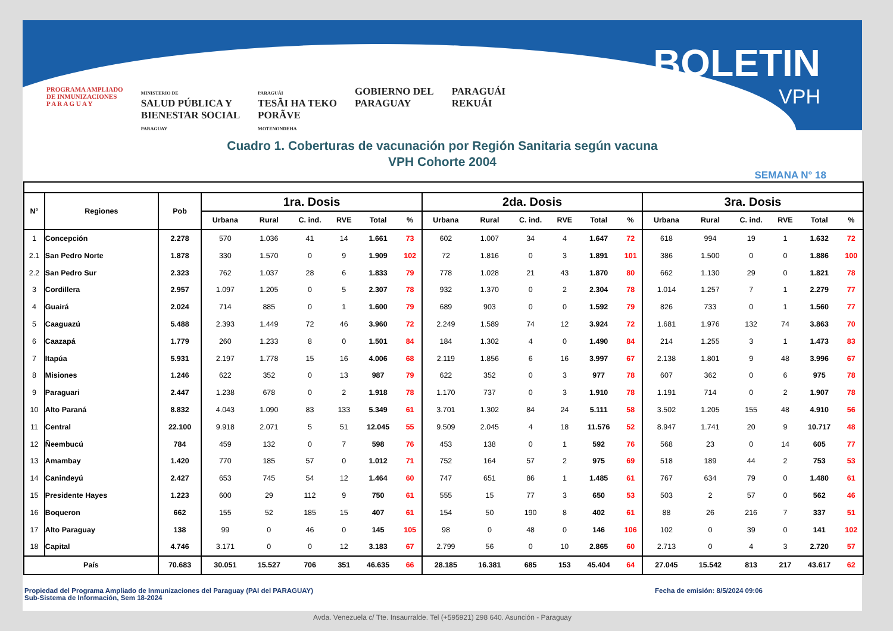PROGRAMA AMPLIADO
DE INMUNIZACIONES
P A R A G U A Y
MINISTERIO DE
SALUD PÚBLICA Y
BIENESTAR SOCIAL
PARAGUAY
PARAGUÁI
TESÃI HA TEKO
PORÃVE
MOTENONDEHA
GOBIERNO DEL
PARAGUAY
PARAGUÁI
REKUÁI
BOLETIN
VPH
Cuadro 1. Coberturas de vacunación por Región Sanitaria según vacuna
VPH Cohorte 2004
SEMANA N° 18
| N° | Regiones | Pob | 1ra. Dosis | | | | | | 2da. Dosis | | | | | | 3ra. Dosis | | | | | |
| --- | --- | --- | --- | --- | --- | --- | --- | --- | --- | --- | --- | --- | --- | --- | --- | --- | --- | --- | --- | --- |
| | | | Urbana | Rural | C. ind. | RVE | Total | % | Urbana | Rural | C. ind. | RVE | Total | % | Urbana | Rural | C. ind. | RVE | Total | % |
| 1 | Concepción | 2.278 | 570 | 1.036 | 41 | 14 | 1.661 | 73 | 602 | 1.007 | 34 | 4 | 1.647 | 72 | 618 | 994 | 19 | 1 | 1.632 | 72 |
| 2.1 | San Pedro Norte | 1.878 | 330 | 1.570 | 0 | 9 | 1.909 | 102 | 72 | 1.816 | 0 | 3 | 1.891 | 101 | 386 | 1.500 | 0 | 0 | 1.886 | 100 |
| 2.2 | San Pedro Sur | 2.323 | 762 | 1.037 | 28 | 6 | 1.833 | 79 | 778 | 1.028 | 21 | 43 | 1.870 | 80 | 662 | 1.130 | 29 | 0 | 1.821 | 78 |
| 3 | Cordillera | 2.957 | 1.097 | 1.205 | 0 | 5 | 2.307 | 78 | 932 | 1.370 | 0 | 2 | 2.304 | 78 | 1.014 | 1.257 | 7 | 1 | 2.279 | 77 |
| 4 | Guairá | 2.024 | 714 | 885 | 0 | 1 | 1.600 | 79 | 689 | 903 | 0 | 0 | 1.592 | 79 | 826 | 733 | 0 | 1 | 1.560 | 77 |
| 5 | Caaguazú | 5.488 | 2.393 | 1.449 | 72 | 46 | 3.960 | 72 | 2.249 | 1.589 | 74 | 12 | 3.924 | 72 | 1.681 | 1.976 | 132 | 74 | 3.863 | 70 |
| 6 | Caazapá | 1.779 | 260 | 1.233 | 8 | 0 | 1.501 | 84 | 184 | 1.302 | 4 | 0 | 1.490 | 84 | 214 | 1.255 | 3 | 1 | 1.473 | 83 |
| 7 | Itapúa | 5.931 | 2.197 | 1.778 | 15 | 16 | 4.006 | 68 | 2.119 | 1.856 | 6 | 16 | 3.997 | 67 | 2.138 | 1.801 | 9 | 48 | 3.996 | 67 |
| 8 | Misiones | 1.246 | 622 | 352 | 0 | 13 | 987 | 79 | 622 | 352 | 0 | 3 | 977 | 78 | 607 | 362 | 0 | 6 | 975 | 78 |
| 9 | Paraguari | 2.447 | 1.238 | 678 | 0 | 2 | 1.918 | 78 | 1.170 | 737 | 0 | 3 | 1.910 | 78 | 1.191 | 714 | 0 | 2 | 1.907 | 78 |
| 10 | Alto Paraná | 8.832 | 4.043 | 1.090 | 83 | 133 | 5.349 | 61 | 3.701 | 1.302 | 84 | 24 | 5.111 | 58 | 3.502 | 1.205 | 155 | 48 | 4.910 | 56 |
| 11 | Central | 22.100 | 9.918 | 2.071 | 5 | 51 | 12.045 | 55 | 9.509 | 2.045 | 4 | 18 | 11.576 | 52 | 8.947 | 1.741 | 20 | 9 | 10.717 | 48 |
| 12 | Ñeembucú | 784 | 459 | 132 | 0 | 7 | 598 | 76 | 453 | 138 | 0 | 1 | 592 | 76 | 568 | 23 | 0 | 14 | 605 | 77 |
| 13 | Amambay | 1.420 | 770 | 185 | 57 | 0 | 1.012 | 71 | 752 | 164 | 57 | 2 | 975 | 69 | 518 | 189 | 44 | 2 | 753 | 53 |
| 14 | Canindeyú | 2.427 | 653 | 745 | 54 | 12 | 1.464 | 60 | 747 | 651 | 86 | 1 | 1.485 | 61 | 767 | 634 | 79 | 0 | 1.480 | 61 |
| 15 | Presidente Hayes | 1.223 | 600 | 29 | 112 | 9 | 750 | 61 | 555 | 15 | 77 | 3 | 650 | 53 | 503 | 2 | 57 | 0 | 562 | 46 |
| 16 | Boqueron | 662 | 155 | 52 | 185 | 15 | 407 | 61 | 154 | 50 | 190 | 8 | 402 | 61 | 88 | 26 | 216 | 7 | 337 | 51 |
| 17 | Alto Paraguay | 138 | 99 | 0 | 46 | 0 | 145 | 105 | 98 | 0 | 48 | 0 | 146 | 106 | 102 | 0 | 39 | 0 | 141 | 102 |
| 18 | Capital | 4.746 | 3.171 | 0 | 0 | 12 | 3.183 | 67 | 2.799 | 56 | 0 | 10 | 2.865 | 60 | 2.713 | 0 | 4 | 3 | 2.720 | 57 |
| País | | 70.683 | 30.051 | 15.527 | 706 | 351 | 46.635 | 66 | 28.185 | 16.381 | 685 | 153 | 45.404 | 64 | 27.045 | 15.542 | 813 | 217 | 43.617 | 62 |
Propiedad del Programa Ampliado de Inmunizaciones del Paraguay (PAI del PARAGUAY)
Sub-Sistema de Información, Sem 18-2024
Fecha de emisión: 8/5/2024 09:06
Avda. Venezuela c/ Tte. Insaurralde. Tel (+595921) 298 640. Asunción - Paraguay